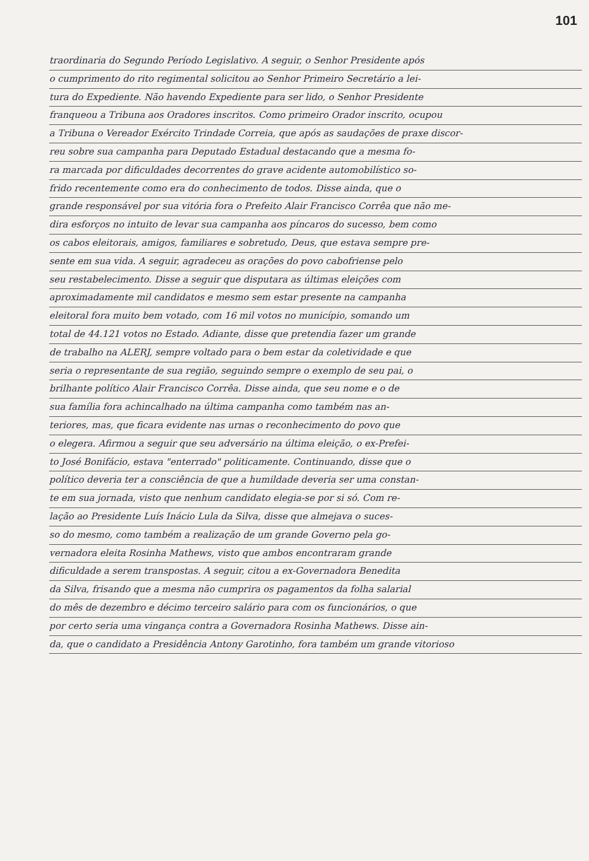101
traordinaria do Segundo Período Legislativo. A seguir, o Senhor Presidente após
o cumprimento do rito regimental solicitou ao Senhor Primeiro Secretário a lei-
tura do Expediente. Não havendo Expediente para ser lido, o Senhor Presidente
franqueou a Tribuna aos Oradores inscritos. Como primeiro Orador inscrito, ocupou
a Tribuna o Vereador Exército Trindade Correia, que após as saudações de praxe discor-
reu sobre sua campanha para Deputado Estadual destacando que a mesma fo-
ra marcada por dificuldades decorrentes do grave acidente automobilístico so-
frido recentemente como era do conhecimento de todos. Disse ainda, que o
grande responsável por sua vitória fora o Prefeito Alair Francisco Corrêa que não me-
dira esforços no intuito de levar sua campanha aos píncaros do sucesso, bem como
os cabos eleitorais, amigos, familiares e sobretudo, Deus, que estava sempre pre-
sente em sua vida. A seguir, agradeceu as orações do povo cabofriense pelo
seu restabelecimento. Disse a seguir que disputara as últimas eleições com
aproximadamente mil candidatos e mesmo sem estar presente na campanha
eleitoral fora muito bem votado, com 16 mil votos no município, somando um
total de 44.121 votos no Estado. Adiante, disse que pretendia fazer um grande
de trabalho na ALERJ, sempre voltado para o bem estar da coletividade e que
seria o representante de sua região, seguindo sempre o exemplo de seu pai, o
brilhante político Alair Francisco Corrêa. Disse ainda, que seu nome e o de
sua família fora achincalhado na última campanha como também nas an-
teriores, mas, que ficara evidente nas urnas o reconhecimento do povo que
o elegera. Afirmou a seguir que seu adversário na última eleição, o ex-Prefei-
to José Bonifácio, estava "enterrado" politicamente. Continuando, disse que o
político deveria ter a consciência de que a humildade deveria ser uma constan-
te em sua jornada, visto que nenhum candidato elegia-se por si só. Com re-
lação ao Presidente Luís Inácio Lula da Silva, disse que almejava o suces-
so do mesmo, como também a realização de um grande Governo pela go-
vernadora eleita Rosinha Mathews, visto que ambos encontraram grande
dificuldade a serem transpostas. A seguir, citou a ex-Governadora Benedita
da Silva, frisando que a mesma não cumprira os pagamentos da folha salarial
do mês de dezembro e décimo terceiro salário para com os funcionários, o que
por certo seria uma vingança contra a Governadora Rosinha Mathews. Disse ain-
da, que o candidato a Presidência Antony Garotinho, fora também um grande vitorioso